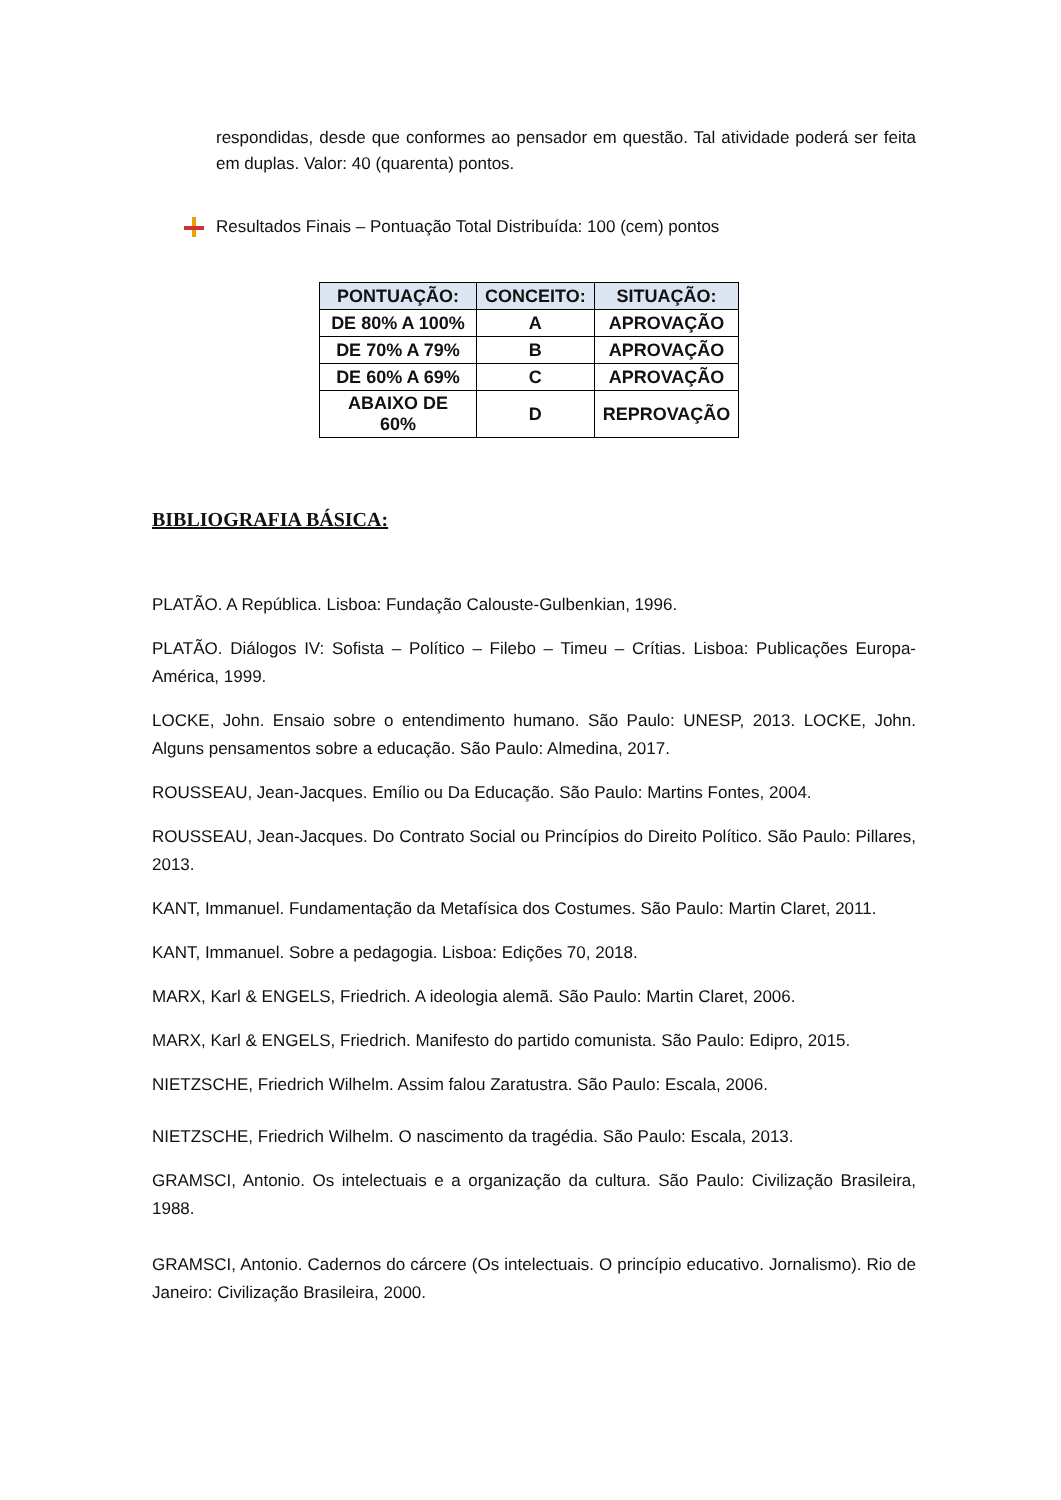respondidas, desde que conformes ao pensador em questão. Tal atividade poderá ser feita em duplas. Valor: 40 (quarenta) pontos.
Resultados Finais – Pontuação Total Distribuída: 100 (cem) pontos
| PONTUAÇÃO: | CONCEITO: | SITUAÇÃO: |
| --- | --- | --- |
| DE 80% A 100% | A | APROVAÇÃO |
| DE 70% A 79% | B | APROVAÇÃO |
| DE 60% A 69% | C | APROVAÇÃO |
| ABAIXO DE 60% | D | REPROVAÇÃO |
BIBLIOGRAFIA BÁSICA:
PLATÃO. A República. Lisboa: Fundação Calouste-Gulbenkian, 1996.
PLATÃO. Diálogos IV: Sofista – Político – Filebo – Timeu – Crítias. Lisboa: Publicações Europa-América, 1999.
LOCKE, John. Ensaio sobre o entendimento humano. São Paulo: UNESP, 2013. LOCKE, John. Alguns pensamentos sobre a educação. São Paulo: Almedina, 2017.
ROUSSEAU, Jean-Jacques. Emílio ou Da Educação. São Paulo: Martins Fontes, 2004.
ROUSSEAU, Jean-Jacques. Do Contrato Social ou Princípios do Direito Político. São Paulo: Pillares, 2013.
KANT, Immanuel. Fundamentação da Metafísica dos Costumes. São Paulo: Martin Claret, 2011.
KANT, Immanuel. Sobre a pedagogia. Lisboa: Edições 70, 2018.
MARX, Karl & ENGELS, Friedrich. A ideologia alemã. São Paulo: Martin Claret, 2006.
MARX, Karl & ENGELS, Friedrich. Manifesto do partido comunista. São Paulo: Edipro, 2015.
NIETZSCHE, Friedrich Wilhelm. Assim falou Zaratustra. São Paulo: Escala, 2006.
NIETZSCHE, Friedrich Wilhelm. O nascimento da tragédia. São Paulo: Escala, 2013.
GRAMSCI, Antonio. Os intelectuais e a organização da cultura. São Paulo: Civilização Brasileira, 1988.
GRAMSCI, Antonio. Cadernos do cárcere (Os intelectuais. O princípio educativo. Jornalismo). Rio de Janeiro: Civilização Brasileira, 2000.